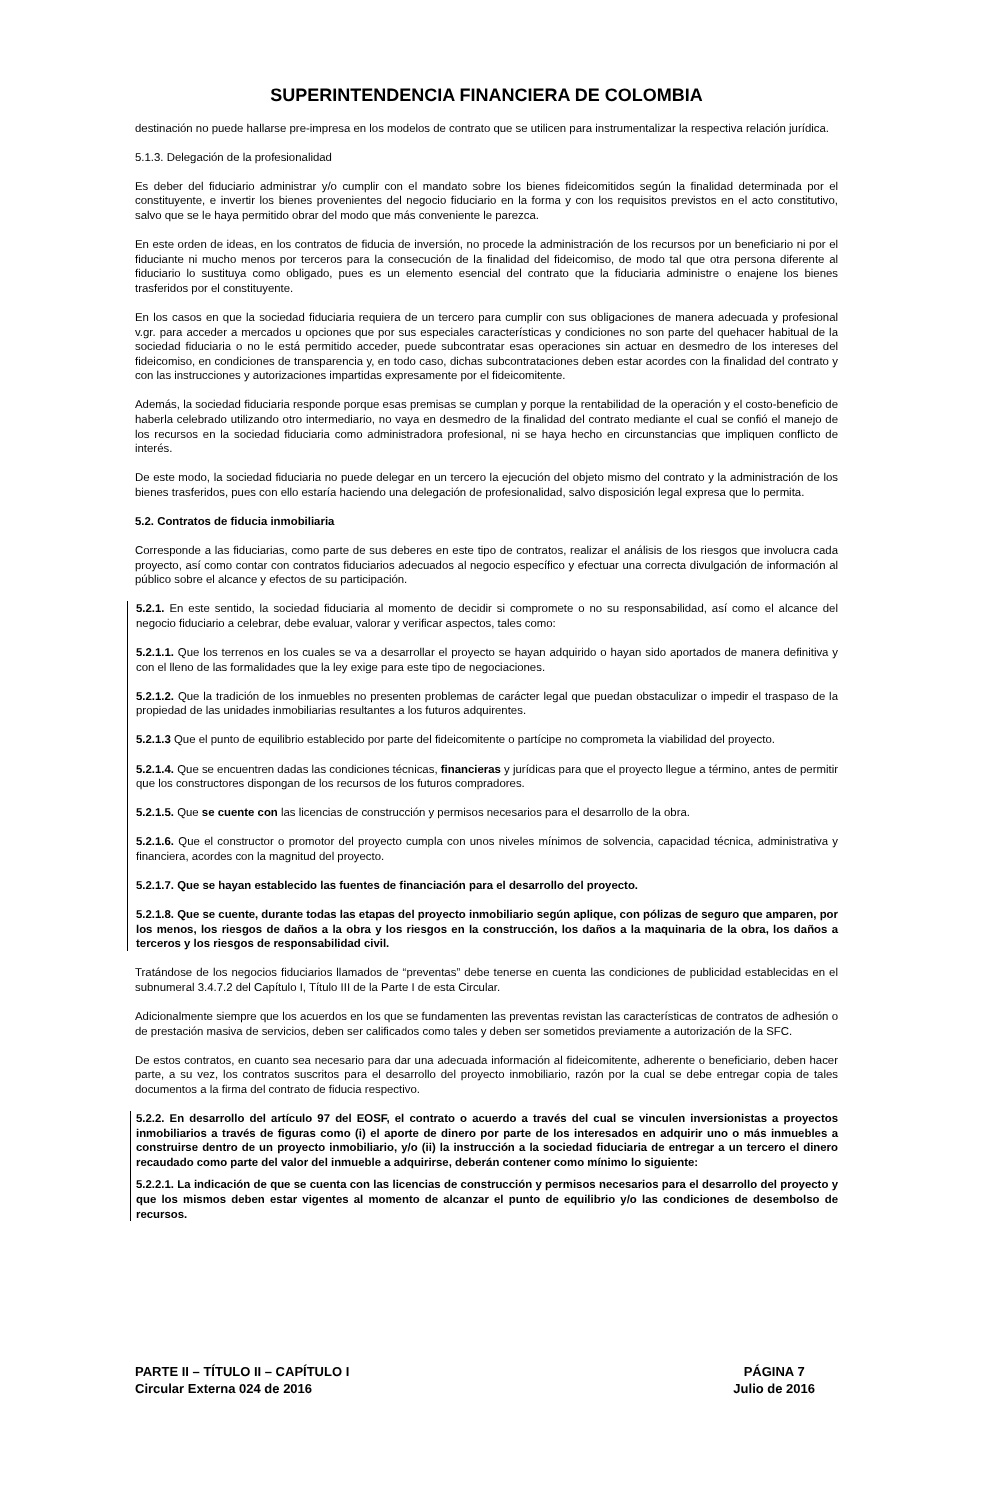SUPERINTENDENCIA FINANCIERA DE COLOMBIA
destinación no puede hallarse pre-impresa en los modelos de contrato que se utilicen para instrumentalizar la respectiva relación jurídica.
5.1.3. Delegación de la profesionalidad
Es deber del fiduciario administrar y/o cumplir con el mandato sobre los bienes fideicomitidos según la finalidad determinada por el constituyente, e invertir los bienes provenientes del negocio fiduciario en la forma y con los requisitos previstos en el acto constitutivo, salvo que se le haya permitido obrar del modo que más conveniente le parezca.
En este orden de ideas, en los contratos de fiducia de inversión, no procede la administración de los recursos por un beneficiario ni por el fiduciante ni mucho menos por terceros para la consecución de la finalidad del fideicomiso, de modo tal que otra persona diferente al fiduciario lo sustituya como obligado, pues es un elemento esencial del contrato que la fiduciaria administre o enajene los bienes trasferidos por el constituyente.
En los casos en que la sociedad fiduciaria requiera de un tercero para cumplir con sus obligaciones de manera adecuada y profesional v.gr. para acceder a mercados u opciones que por sus especiales características y condiciones no son parte del quehacer habitual de la sociedad fiduciaria o no le está permitido acceder, puede subcontratar esas operaciones sin actuar en desmedro de los intereses del fideicomiso, en condiciones de transparencia y, en todo caso, dichas subcontrataciones deben estar acordes con la finalidad del contrato y con las instrucciones y autorizaciones impartidas expresamente por el fideicomitente.
Además, la sociedad fiduciaria responde porque esas premisas se cumplan y porque la rentabilidad de la operación y el costo-beneficio de haberla celebrado utilizando otro intermediario, no vaya en desmedro de la finalidad del contrato mediante el cual se confió el manejo de los recursos en la sociedad fiduciaria como administradora profesional, ni se haya hecho en circunstancias que impliquen conflicto de interés.
De este modo, la sociedad fiduciaria no puede delegar en un tercero la ejecución del objeto mismo del contrato y la administración de los bienes trasferidos, pues con ello estaría haciendo una delegación de profesionalidad, salvo disposición legal expresa que lo permita.
5.2. Contratos de fiducia inmobiliaria
Corresponde a las fiduciarias, como parte de sus deberes en este tipo de contratos, realizar el análisis de los riesgos que involucra cada proyecto, así como contar con contratos fiduciarios adecuados al negocio específico y efectuar una correcta divulgación de información al público sobre el alcance y efectos de su participación.
5.2.1. En este sentido, la sociedad fiduciaria al momento de decidir si compromete o no su responsabilidad, así como el alcance del negocio fiduciario a celebrar, debe evaluar, valorar y verificar aspectos, tales como:
5.2.1.1. Que los terrenos en los cuales se va a desarrollar el proyecto se hayan adquirido o hayan sido aportados de manera definitiva y con el lleno de las formalidades que la ley exige para este tipo de negociaciones.
5.2.1.2. Que la tradición de los inmuebles no presenten problemas de carácter legal que puedan obstaculizar o impedir el traspaso de la propiedad de las unidades inmobiliarias resultantes a los futuros adquirentes.
5.2.1.3 Que el punto de equilibrio establecido por parte del fideicomitente o partícipe no comprometa la viabilidad del proyecto.
5.2.1.4. Que se encuentren dadas las condiciones técnicas, financieras y jurídicas para que el proyecto llegue a término, antes de permitir que los constructores dispongan de los recursos de los futuros compradores.
5.2.1.5. Que se cuente con las licencias de construcción y permisos necesarios para el desarrollo de la obra.
5.2.1.6. Que el constructor o promotor del proyecto cumpla con unos niveles mínimos de solvencia, capacidad técnica, administrativa y financiera, acordes con la magnitud del proyecto.
5.2.1.7. Que se hayan establecido las fuentes de financiación para el desarrollo del proyecto.
5.2.1.8. Que se cuente, durante todas las etapas del proyecto inmobiliario según aplique, con pólizas de seguro que amparen, por los menos, los riesgos de daños a la obra y los riesgos en la construcción, los daños a la maquinaria de la obra, los daños a terceros y los riesgos de responsabilidad civil.
Tratándose de los negocios fiduciarios llamados de “preventas” debe tenerse en cuenta las condiciones de publicidad establecidas en el subnumeral 3.4.7.2 del Capítulo I, Título III de la Parte I de esta Circular.
Adicionalmente siempre que los acuerdos en los que se fundamenten las preventas revistan las características de contratos de adhesión o de prestación masiva de servicios, deben ser calificados como tales y deben ser sometidos previamente a autorización de la SFC.
De estos contratos, en cuanto sea necesario para dar una adecuada información al fideicomitente, adherente o beneficiario, deben hacer parte, a su vez, los contratos suscritos para el desarrollo del proyecto inmobiliario, razón por la cual se debe entregar copia de tales documentos a la firma del contrato de fiducia respectivo.
5.2.2. En desarrollo del artículo 97 del EOSF, el contrato o acuerdo a través del cual se vinculen inversionistas a proyectos inmobiliarios a través de figuras como (i) el aporte de dinero por parte de los interesados en adquirir uno o más inmuebles a construirse dentro de un proyecto inmobiliario, y/o (ii) la instrucción a la sociedad fiduciaria de entregar a un tercero el dinero recaudado como parte del valor del inmueble a adquirirse, deberán contener como mínimo lo siguiente:
5.2.2.1. La indicación de que se cuenta con las licencias de construcción y permisos necesarios para el desarrollo del proyecto y que los mismos deben estar vigentes al momento de alcanzar el punto de equilibrio y/o las condiciones de desembolso de recursos.
PARTE II – TÍTULO II – CAPÍTULO I
Circular Externa 024 de 2016
PÁGINA 7
Julio de 2016